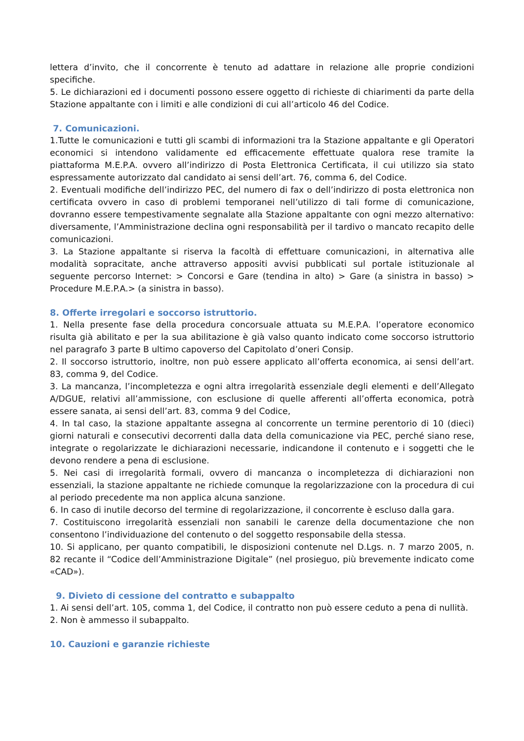lettera d’invito, che il concorrente è tenuto ad adattare in relazione alle proprie condizioni specifiche.
5. Le dichiarazioni ed i documenti possono essere oggetto di richieste di chiarimenti da parte della Stazione appaltante con i limiti e alle condizioni di cui all’articolo 46 del Codice.
7. Comunicazioni.
1.Tutte le comunicazioni e tutti gli scambi di informazioni tra la Stazione appaltante e gli Operatori economici si intendono validamente ed efficacemente effettuate qualora rese tramite la piattaforma M.E.P.A. ovvero all’indirizzo di Posta Elettronica Certificata, il cui utilizzo sia stato espressamente autorizzato dal candidato ai sensi dell’art. 76, comma 6, del Codice.
2. Eventuali modifiche dell’indirizzo PEC, del numero di fax o dell’indirizzo di posta elettronica non certificata ovvero in caso di problemi temporanei nell’utilizzo di tali forme di comunicazione, dovranno essere tempestivamente segnalate alla Stazione appaltante con ogni mezzo alternativo: diversamente, l’Amministrazione declina ogni responsabilità per il tardivo o mancato recapito delle comunicazioni.
3. La Stazione appaltante si riserva la facoltà di effettuare comunicazioni, in alternativa alle modalità sopracitate, anche attraverso appositi avvisi pubblicati sul portale istituzionale al seguente percorso Internet: > Concorsi e Gare (tendina in alto) > Gare (a sinistra in basso) > Procedure M.E.P.A.> (a sinistra in basso).
8. Offerte irregolari e soccorso istruttorio.
1. Nella presente fase della procedura concorsuale attuata su M.E.P.A. l’operatore economico risulta già abilitato e per la sua abilitazione è già valso quanto indicato come soccorso istruttorio nel paragrafo 3 parte B ultimo capoverso del Capitolato d’oneri Consip.
2. Il soccorso istruttorio, inoltre, non può essere applicato all’offerta economica, ai sensi dell’art. 83, comma 9, del Codice.
3. La mancanza, l’incompletezza e ogni altra irregolarità essenziale degli elementi e dell’Allegato A/DGUE, relativi all’ammissione, con esclusione di quelle afferenti all’offerta economica, potrà essere sanata, ai sensi dell’art. 83, comma 9 del Codice,
4. In tal caso, la stazione appaltante assegna al concorrente un termine perentorio di 10 (dieci) giorni naturali e consecutivi decorrenti dalla data della comunicazione via PEC, perché siano rese, integrate o regolarizzate le dichiarazioni necessarie, indicandone il contenuto e i soggetti che le devono rendere a pena di esclusione.
5. Nei casi di irregolarità formali, ovvero di mancanza o incompletezza di dichiarazioni non essenziali, la stazione appaltante ne richiede comunque la regolarizzazione con la procedura di cui al periodo precedente ma non applica alcuna sanzione.
6. In caso di inutile decorso del termine di regolarizzazione, il concorrente è escluso dalla gara.
7. Costituiscono irregolarità essenziali non sanabili le carenze della documentazione che non consentono l’individuazione del contenuto o del soggetto responsabile della stessa.
10. Si applicano, per quanto compatibili, le disposizioni contenute nel D.Lgs. n. 7 marzo 2005, n. 82 recante il “Codice dell’Amministrazione Digitale” (nel prosieguo, più brevemente indicato come «CAD»).
9. Divieto di cessione del contratto e subappalto
1. Ai sensi dell’art. 105, comma 1, del Codice, il contratto non può essere ceduto a pena di nullità.
2. Non è ammesso il subappalto.
10. Cauzioni e garanzie richieste